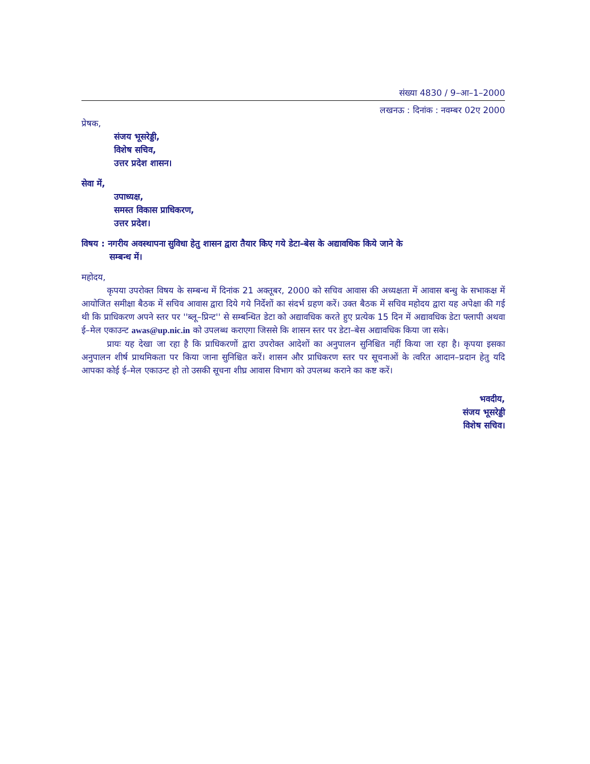संख्या 4830 / 9–आ–1–2000
लखनऊ : दिनांक : नवम्बर 02ए 2000
प्रेषक,
संजय भूसरेड्डी,
विशेष सचिव,
उत्तर प्रदेश शासन।
सेवा में,
उपाध्यक्ष,
समस्त विकास प्राधिकरण,
उत्तर प्रदेश।
विषय : नगरीय अवस्थापना सुविधा हेतु शासन द्वारा तैयार किए गये डेटा–बेस के अद्यावधिक किये जाने के
सम्बन्ध में।
महोदय,
कृपया उपरोक्त विषय के सम्बन्ध में दिनांक 21 अक्तूबर, 2000 को सचिव आवास की अध्यक्षता में आवास बन्धु के सभाकक्ष में आयोजित समीक्षा बैठक में सचिव आवास द्वारा दिये गये निर्देशों का संदर्भ ग्रहण करें। उक्त बैठक में सचिव महोदय द्वारा यह अपेक्षा की गई थी कि प्राधिकरण अपने स्तर पर ''ब्लू–प्रिन्ट'' से सम्बन्धित डेटा को अद्यावधिक करते हुए प्रत्येक 15 दिन में अद्यावधिक डेटा फ्लापी अथवा ई–मेल एकाउन्ट awas@up.nic.in को उपलब्ध कराएगा जिससे कि शासन स्तर पर डेटा–बेस अद्यावधिक किया जा सके।
प्रायः यह देखा जा रहा है कि प्राधिकरणों द्वारा उपरोक्त आदेशों का अनुपालन सुनिश्चित नहीं किया जा रहा है। कृपया इसका अनुपालन शीर्ष प्राथमिकता पर किया जाना सुनिश्चित करें। शासन और प्राधिकरण स्तर पर सूचनाओं के त्वरित आदान–प्रदान हेतु यदि आपका कोई ई–मेल एकाउन्ट हो तो उसकी सूचना शीघ्र आवास विभाग को उपलब्ध कराने का कष्ट करें।
भवदीय,
संजय भूसरेड्डी
विशेष सचिव।